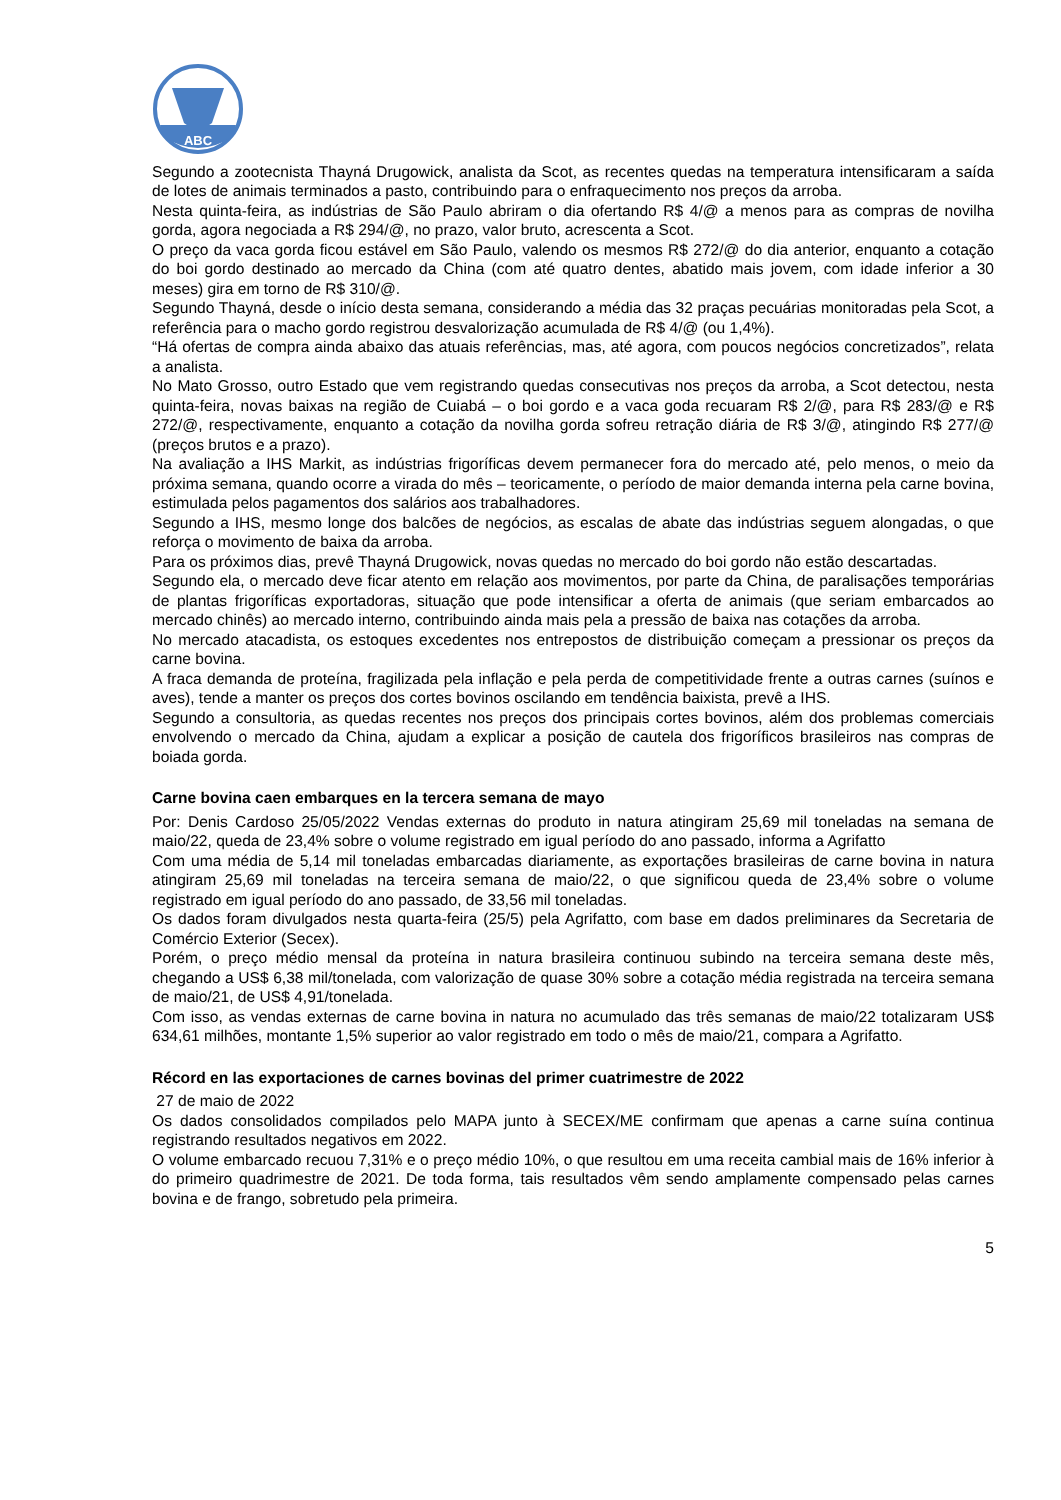ABC
Segundo a zootecnista Thayná Drugowick, analista da Scot, as recentes quedas na temperatura intensificaram a saída de lotes de animais terminados a pasto, contribuindo para o enfraquecimento nos preços da arroba.
Nesta quinta-feira, as indústrias de São Paulo abriram o dia ofertando R$ 4/@ a menos para as compras de novilha gorda, agora negociada a R$ 294/@, no prazo, valor bruto, acrescenta a Scot.
O preço da vaca gorda ficou estável em São Paulo, valendo os mesmos R$ 272/@ do dia anterior, enquanto a cotação do boi gordo destinado ao mercado da China (com até quatro dentes, abatido mais jovem, com idade inferior a 30 meses) gira em torno de R$ 310/@.
Segundo Thayná, desde o início desta semana, considerando a média das 32 praças pecuárias monitoradas pela Scot, a referência para o macho gordo registrou desvalorização acumulada de R$ 4/@ (ou 1,4%).
“Há ofertas de compra ainda abaixo das atuais referências, mas, até agora, com poucos negócios concretizados”, relata a analista.
No Mato Grosso, outro Estado que vem registrando quedas consecutivas nos preços da arroba, a Scot detectou, nesta quinta-feira, novas baixas na região de Cuiabá – o boi gordo e a vaca goda recuaram R$ 2/@, para R$ 283/@ e R$ 272/@, respectivamente, enquanto a cotação da novilha gorda sofreu retração diária de R$ 3/@, atingindo R$ 277/@ (preços brutos e a prazo).
Na avaliação a IHS Markit, as indústrias frigoríficas devem permanecer fora do mercado até, pelo menos, o meio da próxima semana, quando ocorre a virada do mês – teoricamente, o período de maior demanda interna pela carne bovina, estimulada pelos pagamentos dos salários aos trabalhadores.
Segundo a IHS, mesmo longe dos balcões de negócios, as escalas de abate das indústrias seguem alongadas, o que reforça o movimento de baixa da arroba.
Para os próximos dias, prevê Thayná Drugowick, novas quedas no mercado do boi gordo não estão descartadas.
Segundo ela, o mercado deve ficar atento em relação aos movimentos, por parte da China, de paralisações temporárias de plantas frigoríficas exportadoras, situação que pode intensificar a oferta de animais (que seriam embarcados ao mercado chinês) ao mercado interno, contribuindo ainda mais pela a pressão de baixa nas cotações da arroba.
No mercado atacadista, os estoques excedentes nos entrepostos de distribuição começam a pressionar os preços da carne bovina.
A fraca demanda de proteína, fragilizada pela inflação e pela perda de competitividade frente a outras carnes (suínos e aves), tende a manter os preços dos cortes bovinos oscilando em tendência baixista, prevê a IHS.
Segundo a consultoria, as quedas recentes nos preços dos principais cortes bovinos, além dos problemas comerciais envolvendo o mercado da China, ajudam a explicar a posição de cautela dos frigoríficos brasileiros nas compras de boiada gorda.
Carne bovina caen embarques en la tercera semana de mayo
Por: Denis Cardoso 25/05/2022 Vendas externas do produto in natura atingiram 25,69 mil toneladas na semana de maio/22, queda de 23,4% sobre o volume registrado em igual período do ano passado, informa a Agrifatto
Com uma média de 5,14 mil toneladas embarcadas diariamente, as exportações brasileiras de carne bovina in natura atingiram 25,69 mil toneladas na terceira semana de maio/22, o que significou queda de 23,4% sobre o volume registrado em igual período do ano passado, de 33,56 mil toneladas.
Os dados foram divulgados nesta quarta-feira (25/5) pela Agrifatto, com base em dados preliminares da Secretaria de Comércio Exterior (Secex).
Porém, o preço médio mensal da proteína in natura brasileira continuou subindo na terceira semana deste mês, chegando a US$ 6,38 mil/tonelada, com valorização de quase 30% sobre a cotação média registrada na terceira semana de maio/21, de US$ 4,91/tonelada.
Com isso, as vendas externas de carne bovina in natura no acumulado das três semanas de maio/22 totalizaram US$ 634,61 milhões, montante 1,5% superior ao valor registrado em todo o mês de maio/21, compara a Agrifatto.
Récord en las exportaciones de carnes bovinas del primer cuatrimestre de 2022
27 de maio de 2022
Os dados consolidados compilados pelo MAPA junto à SECEX/ME confirmam que apenas a carne suína continua registrando resultados negativos em 2022.
O volume embarcado recuou 7,31% e o preço médio 10%, o que resultou em uma receita cambial mais de 16% inferior à do primeiro quadrimestre de 2021. De toda forma, tais resultados vêm sendo amplamente compensado pelas carnes bovina e de frango, sobretudo pela primeira.
5